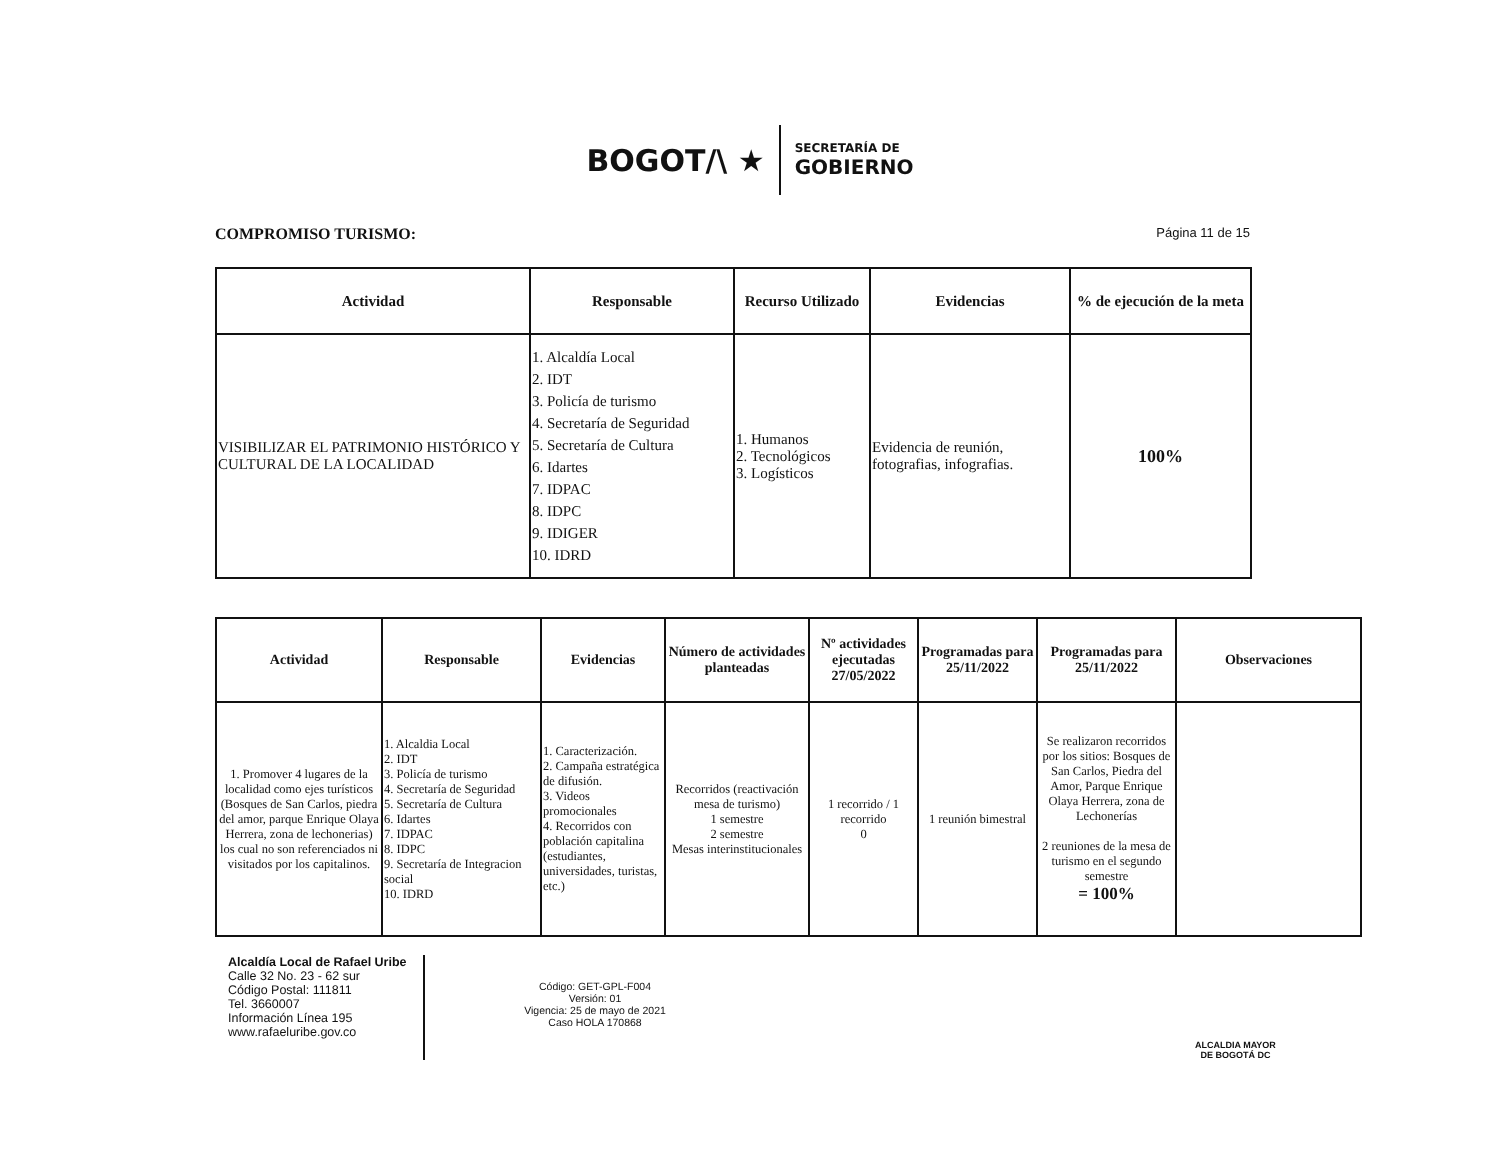BOGOT/\ ★
SECRETARÍA DE
GOBIERNO
COMPROMISO TURISMO:
Página 11 de 15
| Actividad | Responsable | Recurso Utilizado | Evidencias | % de ejecución de la meta |
| --- | --- | --- | --- | --- |
| VISIBILIZAR EL PATRIMONIO HISTÓRICO Y CULTURAL DE LA LOCALIDAD | 1. Alcaldía Local 2. IDT 3. Policía de turismo 4. Secretaría de Seguridad 5. Secretaría de Cultura 6. Idartes 7. IDPAC 8. IDPC 9. IDIGER 10. IDRD | 1. Humanos 2. Tecnológicos 3. Logísticos | Evidencia de reunión, fotografias, infografias. | 100% |
| Actividad | Responsable | Evidencias | Número de actividades planteadas | Nº actividades ejecutadas 27/05/2022 | Programadas para 25/11/2022 | Programadas para 25/11/2022 | Observaciones |
| --- | --- | --- | --- | --- | --- | --- | --- |
| 1. Promover 4 lugares de la localidad como ejes turísticos (Bosques de San Carlos, piedra del amor, parque Enrique Olaya Herrera, zona de lechonerias) los cual no son referenciados ni visitados por los capitalinos. | 1. Alcaldia Local 2. IDT 3. Policía de turismo 4. Secretaría de Seguridad 5. Secretaría de Cultura 6. Idartes 7. IDPAC 8. IDPC 9. Secretaría de Integracion social 10. IDRD | 1. Caracterización. 2. Campaña estratégica de difusión. 3. Videos promocionales 4. Recorridos con población capitalina (estudiantes, universidades, turistas, etc.) | Recorridos (reactivación mesa de turismo) 1 semestre 2 semestre Mesas interinstitucionales | 1 recorrido / 1 recorrido 0 | 1 reunión bimestral | Se realizaron recorridos por los sitios: Bosques de San Carlos, Piedra del Amor, Parque Enrique Olaya Herrera, zona de Lechonerías 2 reuniones de la mesa de turismo en el segundo semestre = 100% | |
Alcaldía Local de Rafael Uribe
Calle 32 No. 23 - 62 sur
Código Postal: 111811
Tel. 3660007
Información Línea 195
www.rafaeluribe.gov.co
Código: GET-GPL-F004
Versión: 01
Vigencia: 25 de mayo de 2021
Caso HOLA 170868
ALCALDIA MAYOR
DE BOGOTÁ DC